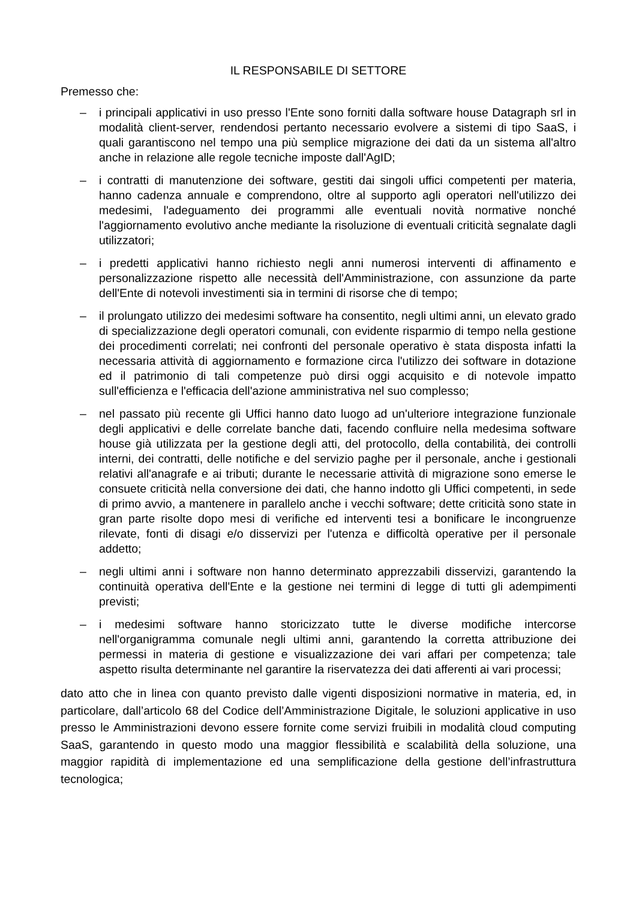IL RESPONSABILE DI SETTORE
Premesso che:
– i principali applicativi in uso presso l'Ente sono forniti dalla software house Datagraph srl in modalità client-server, rendendosi pertanto necessario evolvere a sistemi di tipo SaaS, i quali garantiscono nel tempo una più semplice migrazione dei dati da un sistema all'altro anche in relazione alle regole tecniche imposte dall'AgID;
– i contratti di manutenzione dei software, gestiti dai singoli uffici competenti per materia, hanno cadenza annuale e comprendono, oltre al supporto agli operatori nell'utilizzo dei medesimi, l'adeguamento dei programmi alle eventuali novità normative nonché l'aggiornamento evolutivo anche mediante la risoluzione di eventuali criticità segnalate dagli utilizzatori;
– i predetti applicativi hanno richiesto negli anni numerosi interventi di affinamento e personalizzazione rispetto alle necessità dell'Amministrazione, con assunzione da parte dell'Ente di notevoli investimenti sia in termini di risorse che di tempo;
– il prolungato utilizzo dei medesimi software ha consentito, negli ultimi anni, un elevato grado di specializzazione degli operatori comunali, con evidente risparmio di tempo nella gestione dei procedimenti correlati; nei confronti del personale operativo è stata disposta infatti la necessaria attività di aggiornamento e formazione circa l'utilizzo dei software in dotazione ed il patrimonio di tali competenze può dirsi oggi acquisito e di notevole impatto sull'efficienza e l'efficacia dell'azione amministrativa nel suo complesso;
– nel passato più recente gli Uffici hanno dato luogo ad un'ulteriore integrazione funzionale degli applicativi e delle correlate banche dati, facendo confluire nella medesima software house già utilizzata per la gestione degli atti, del protocollo, della contabilità, dei controlli interni, dei contratti, delle notifiche e del servizio paghe per il personale, anche i gestionali relativi all'anagrafe e ai tributi; durante le necessarie attività di migrazione sono emerse le consuete criticità nella conversione dei dati, che hanno indotto gli Uffici competenti, in sede di primo avvio, a mantenere in parallelo anche i vecchi software; dette criticità sono state in gran parte risolte dopo mesi di verifiche ed interventi tesi a bonificare le incongruenze rilevate, fonti di disagi e/o disservizi per l'utenza e difficoltà operative per il personale addetto;
– negli ultimi anni i software non hanno determinato apprezzabili disservizi, garantendo la continuità operativa dell'Ente e la gestione nei termini di legge di tutti gli adempimenti previsti;
– i medesimi software hanno storicizzato tutte le diverse modifiche intercorse nell'organigramma comunale negli ultimi anni, garantendo la corretta attribuzione dei permessi in materia di gestione e visualizzazione dei vari affari per competenza; tale aspetto risulta determinante nel garantire la riservatezza dei dati afferenti ai vari processi;
dato atto che in linea con quanto previsto dalle vigenti disposizioni normative in materia, ed, in particolare, dall’articolo 68 del Codice dell’Amministrazione Digitale, le soluzioni applicative in uso presso le Amministrazioni devono essere fornite come servizi fruibili in modalità cloud computing SaaS, garantendo in questo modo una maggior flessibilità e scalabilità della soluzione, una maggior rapidità di implementazione ed una semplificazione della gestione dell’infrastruttura tecnologica;